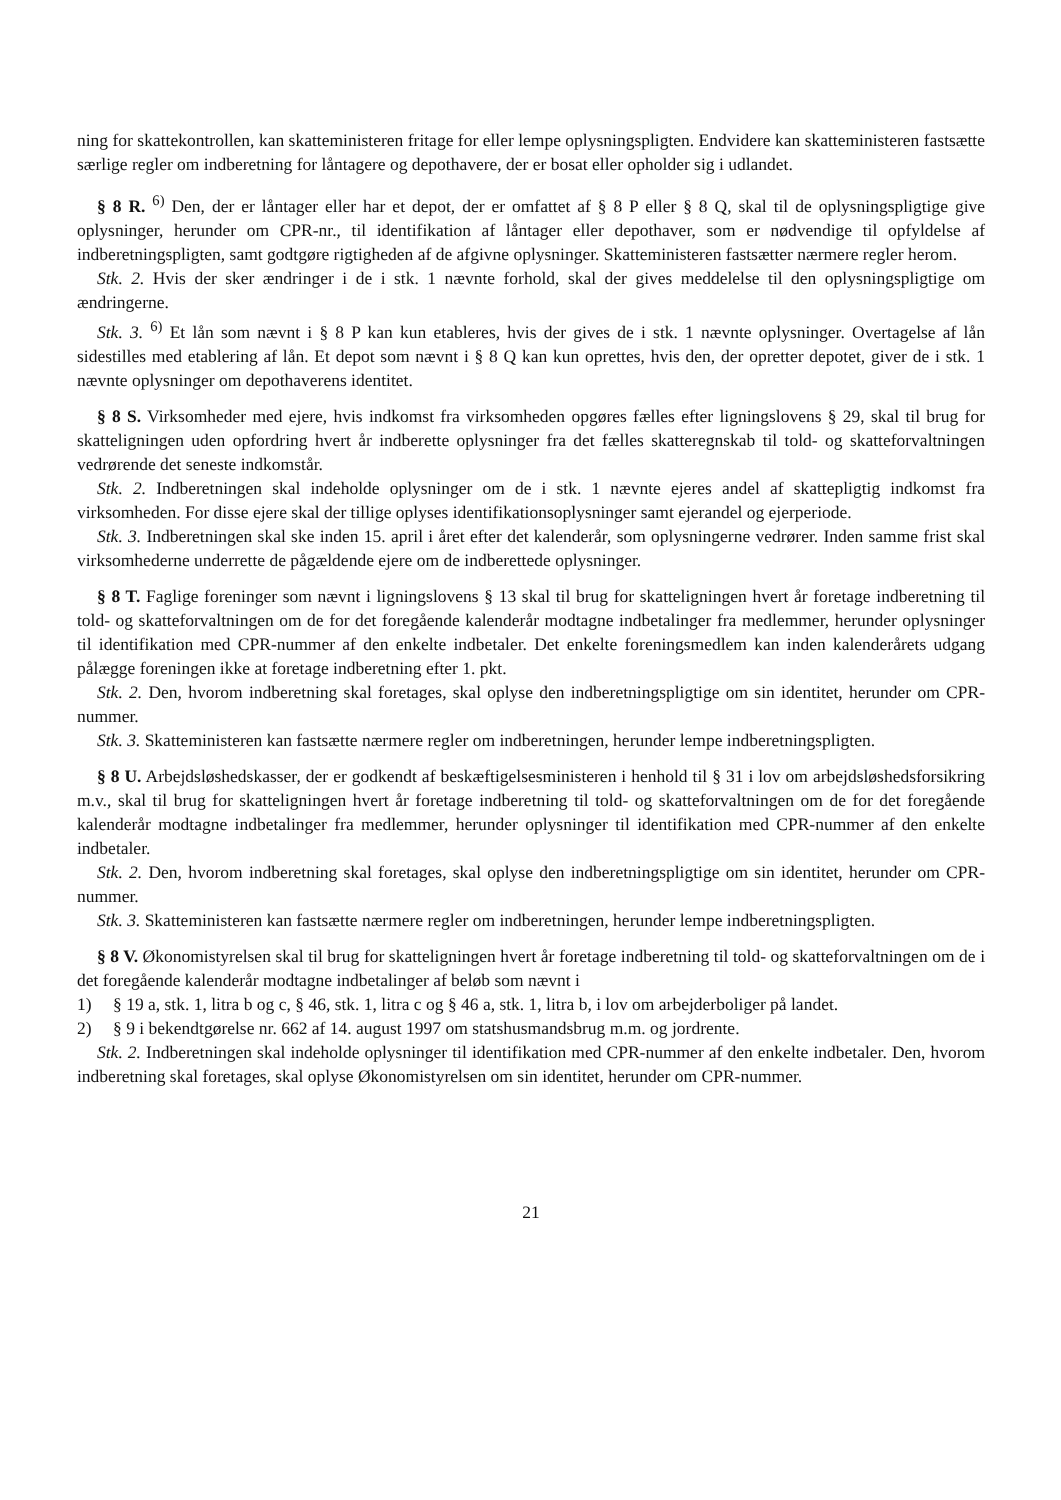ning for skattekontrollen, kan skatteministeren fritage for eller lempe oplysningspligten. Endvidere kan skatteministeren fastsætte særlige regler om indberetning for låntagere og depothavere, der er bosat eller opholder sig i udlandet.
§ 8 R. <sup>6)</sup> Den, der er låntager eller har et depot, der er omfattet af § 8 P eller § 8 Q, skal til de oplysningspligtige give oplysninger, herunder om CPR-nr., til identifikation af låntager eller depothaver, som er nødvendige til opfyldelse af indberetningspligten, samt godtgøre rigtigheden af de afgivne oplysninger. Skatteministeren fastsætter nærmere regler herom.
Stk. 2. Hvis der sker ændringer i de i stk. 1 nævnte forhold, skal der gives meddelelse til den oplysningspligtige om ændringerne.
Stk. 3. <sup>6)</sup> Et lån som nævnt i § 8 P kan kun etableres, hvis der gives de i stk. 1 nævnte oplysninger. Overtagelse af lån sidestilles med etablering af lån. Et depot som nævnt i § 8 Q kan kun oprettes, hvis den, der opretter depotet, giver de i stk. 1 nævnte oplysninger om depothaverens identitet.
§ 8 S. Virksomheder med ejere, hvis indkomst fra virksomheden opgøres fælles efter ligningslovens § 29, skal til brug for skatteligningen uden opfordring hvert år indberette oplysninger fra det fælles skatteregnskab til told- og skatteforvaltningen vedrørende det seneste indkomstår.
Stk. 2. Indberetningen skal indeholde oplysninger om de i stk. 1 nævnte ejeres andel af skattepligtig indkomst fra virksomheden. For disse ejere skal der tillige oplyses identifikationsoplysninger samt ejerandel og ejerperiode.
Stk. 3. Indberetningen skal ske inden 15. april i året efter det kalenderår, som oplysningerne vedrører. Inden samme frist skal virksomhederne underrette de pågældende ejere om de indberettede oplysninger.
§ 8 T. Faglige foreninger som nævnt i ligningslovens § 13 skal til brug for skatteligningen hvert år foretage indberetning til told- og skatteforvaltningen om de for det foregående kalenderår modtagne indbetalinger fra medlemmer, herunder oplysninger til identifikation med CPR-nummer af den enkelte indbetaler. Det enkelte foreningsmedlem kan inden kalenderårets udgang pålægge foreningen ikke at foretage indberetning efter 1. pkt.
Stk. 2. Den, hvorom indberetning skal foretages, skal oplyse den indberetningspligtige om sin identitet, herunder om CPR-nummer.
Stk. 3. Skatteministeren kan fastsætte nærmere regler om indberetningen, herunder lempe indberetningspligten.
§ 8 U. Arbejdsløshedskasser, der er godkendt af beskæftigelsesministeren i henhold til § 31 i lov om arbejdsløshedsforsikring m.v., skal til brug for skatteligningen hvert år foretage indberetning til told- og skatteforvaltningen om de for det foregående kalenderår modtagne indbetalinger fra medlemmer, herunder oplysninger til identifikation med CPR-nummer af den enkelte indbetaler.
Stk. 2. Den, hvorom indberetning skal foretages, skal oplyse den indberetningspligtige om sin identitet, herunder om CPR-nummer.
Stk. 3. Skatteministeren kan fastsætte nærmere regler om indberetningen, herunder lempe indberetningspligten.
§ 8 V. Økonomistyrelsen skal til brug for skatteligningen hvert år foretage indberetning til told- og skatteforvaltningen om de i det foregående kalenderår modtagne indbetalinger af beløb som nævnt i
1) § 19 a, stk. 1, litra b og c, § 46, stk. 1, litra c og § 46 a, stk. 1, litra b, i lov om arbejderboliger på landet.
2) § 9 i bekendtgørelse nr. 662 af 14. august 1997 om statshusmandsbrug m.m. og jordrente.
Stk. 2. Indberetningen skal indeholde oplysninger til identifikation med CPR-nummer af den enkelte indbetaler. Den, hvorom indberetning skal foretages, skal oplyse Økonomistyrelsen om sin identitet, herunder om CPR-nummer.
21